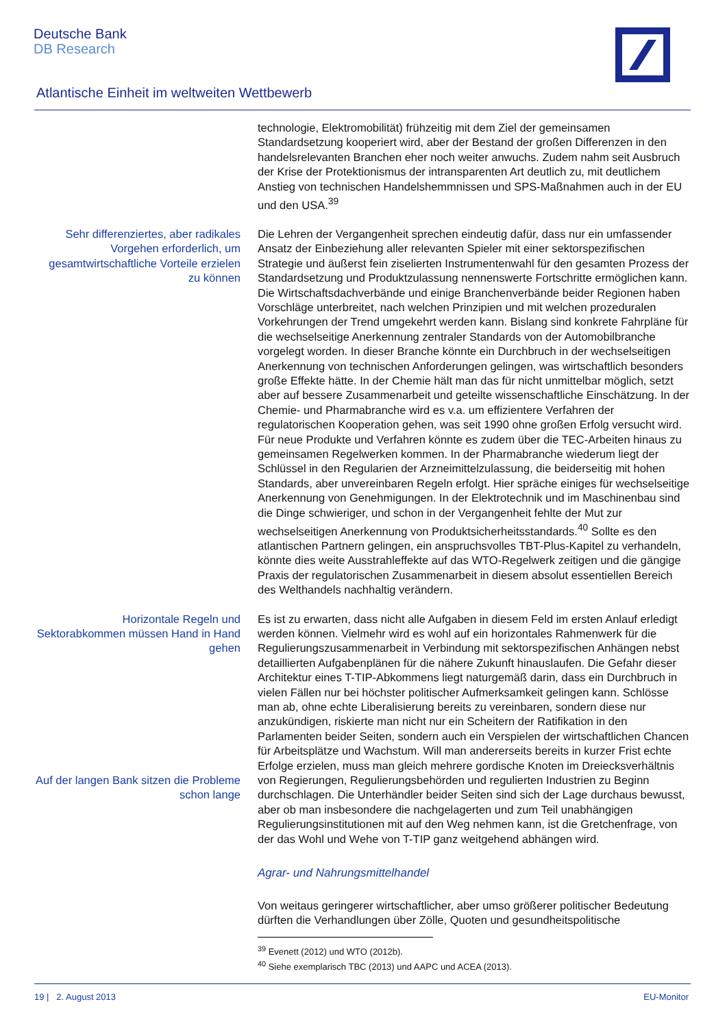Deutsche Bank
DB Research
Atlantische Einheit im weltweiten Wettbewerb
technologie, Elektromobilität) frühzeitig mit dem Ziel der gemeinsamen Standardsetzung kooperiert wird, aber der Bestand der großen Differenzen in den handelsrelevanten Branchen eher noch weiter anwuchs. Zudem nahm seit Ausbruch der Krise der Protektionismus der intransparenten Art deutlich zu, mit deutlichem Anstieg von technischen Handelshemmnissen und SPS-Maßnahmen auch in der EU und den USA.<sup>39</sup>
Sehr differenziertes, aber radikales Vorgehen erforderlich, um gesamtwirtschaftliche Vorteile erzielen zu können
Die Lehren der Vergangenheit sprechen eindeutig dafür, dass nur ein umfassender Ansatz der Einbeziehung aller relevanten Spieler mit einer sektorspezifischen Strategie und äußerst fein ziselierten Instrumentenwahl für den gesamten Prozess der Standardsetzung und Produktzulassung nennenswerte Fortschritte ermöglichen kann. Die Wirtschaftsdachverbände und einige Branchenverbände beider Regionen haben Vorschläge unterbreitet, nach welchen Prinzipien und mit welchen prozeduralen Vorkehrungen der Trend umgekehrt werden kann. Bislang sind konkrete Fahrpläne für die wechselseitige Anerkennung zentraler Standards von der Automobilbranche vorgelegt worden. In dieser Branche könnte ein Durchbruch in der wechselseitigen Anerkennung von technischen Anforderungen gelingen, was wirtschaftlich besonders große Effekte hätte. In der Chemie hält man das für nicht unmittelbar möglich, setzt aber auf bessere Zusammenarbeit und geteilte wissenschaftliche Einschätzung. In der Chemie- und Pharmabranche wird es v.a. um effizientere Verfahren der regulatorischen Kooperation gehen, was seit 1990 ohne großen Erfolg versucht wird. Für neue Produkte und Verfahren könnte es zudem über die TEC-Arbeiten hinaus zu gemeinsamen Regelwerken kommen. In der Pharmabranche wiederum liegt der Schlüssel in den Regularien der Arzneimittelzulassung, die beiderseitig mit hohen Standards, aber unvereinbaren Regeln erfolgt. Hier spräche einiges für wechselseitige Anerkennung von Genehmigungen. In der Elektrotechnik und im Maschinenbau sind die Dinge schwieriger, und schon in der Vergangenheit fehlte der Mut zur wechselseitigen Anerkennung von Produktsicherheitsstandards.<sup>40</sup> Sollte es den atlantischen Partnern gelingen, ein anspruchsvolles TBT-Plus-Kapitel zu verhandeln, könnte dies weite Ausstrahleffekte auf das WTO-Regelwerk zeitigen und die gängige Praxis der regulatorischen Zusammenarbeit in diesem absolut essentiellen Bereich des Welthandels nachhaltig verändern.
Horizontale Regeln und Sektorabkommen müssen Hand in Hand gehen
Auf der langen Bank sitzen die Probleme schon lange
Es ist zu erwarten, dass nicht alle Aufgaben in diesem Feld im ersten Anlauf erledigt werden können. Vielmehr wird es wohl auf ein horizontales Rahmenwerk für die Regulierungszusammenarbeit in Verbindung mit sektorspezifischen Anhängen nebst detaillierten Aufgabenplänen für die nähere Zukunft hinauslaufen. Die Gefahr dieser Architektur eines T-TIP-Abkommens liegt naturgemäß darin, dass ein Durchbruch in vielen Fällen nur bei höchster politischer Aufmerksamkeit gelingen kann. Schlösse man ab, ohne echte Liberalisierung bereits zu vereinbaren, sondern diese nur anzukündigen, riskierte man nicht nur ein Scheitern der Ratifikation in den Parlamenten beider Seiten, sondern auch ein Verspielen der wirtschaftlichen Chancen für Arbeitsplätze und Wachstum. Will man andererseits bereits in kurzer Frist echte Erfolge erzielen, muss man gleich mehrere gordische Knoten im Dreiecksverhältnis von Regierungen, Regulierungsbehörden und regulierten Industrien zu Beginn durchschlagen. Die Unterhändler beider Seiten sind sich der Lage durchaus bewusst, aber ob man insbesondere die nachgelagerten und zum Teil unabhängigen Regulierungsinstitutionen mit auf den Weg nehmen kann, ist die Gretchenfrage, von der das Wohl und Wehe von T-TIP ganz weitgehend abhängen wird.
Agrar- und Nahrungsmittelhandel
Von weitaus geringerer wirtschaftlicher, aber umso größerer politischer Bedeutung dürften die Verhandlungen über Zölle, Quoten und gesundheitspolitische
<sup>39</sup> Evenett (2012) und WTO (2012b).
<sup>40</sup> Siehe exemplarisch TBC (2013) und AAPC und ACEA (2013).
19 | 2. August 2013 EU-Monitor